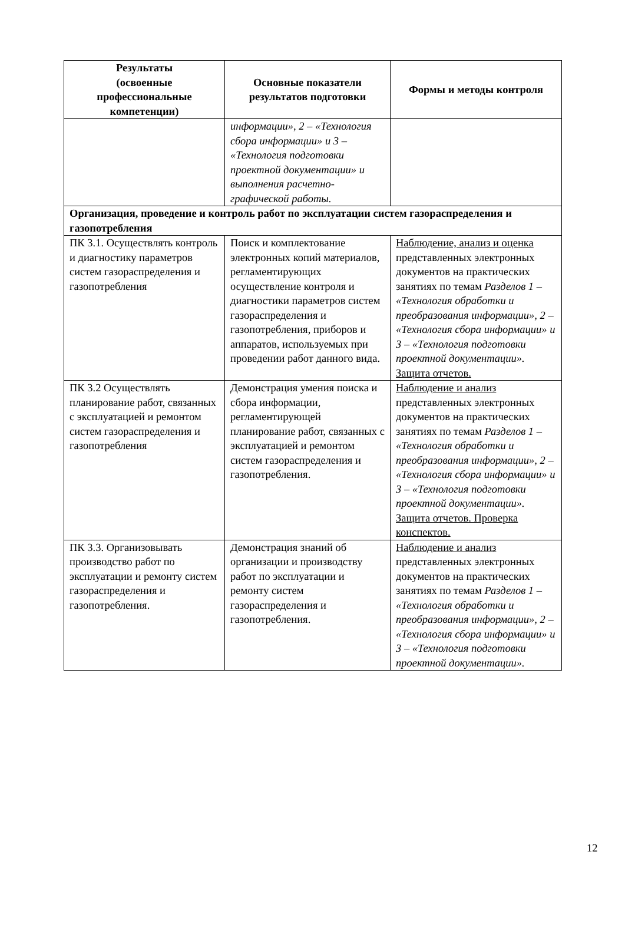| Результаты (освоенные профессиональные компетенции) | Основные показатели результатов подготовки | Формы и методы контроля |
| --- | --- | --- |
| | информации», 2 – «Технология сбора информации» и 3 – «Технология подготовки проектной документации» и выполнения расчетно-графической работы. | |
| Организация, проведение и контроль работ по эксплуатации систем газораспределения и газопотребления | | |
| ПК 3.1. Осуществлять контроль и диагностику параметров систем газораспределения и газопотребления | Поиск и комплектование электронных копий материалов, регламентирующих осуществление контроля и диагностики параметров систем газораспределения и газопотребления, приборов и аппаратов, используемых при проведении работ данного вида. | Наблюдение, анализ и оценка представленных электронных документов на практических занятиях по темам Разделов 1 – «Технология обработки и преобразования информации», 2 – «Технология сбора информации» и 3 – «Технология подготовки проектной документации». Защита отчетов. |
| ПК 3.2 Осуществлять планирование работ, связанных с эксплуатацией и ремонтом систем газораспределения и газопотребления | Демонстрация умения поиска и сбора информации, регламентирующей планирование работ, связанных с эксплуатацией и ремонтом систем газораспределения и газопотребления. | Наблюдение и анализ представленных электронных документов на практических занятиях по темам Разделов 1 – «Технология обработки и преобразования информации», 2 – «Технология сбора информации» и 3 – «Технология подготовки проектной документации». Защита отчетов. Проверка конспектов. |
| ПК 3.3. Организовывать производство работ по эксплуатации и ремонту систем газораспределения и газопотребления. | Демонстрация знаний об организации и производству работ по эксплуатации и ремонту систем газораспределения и газопотребления. | Наблюдение и анализ представленных электронных документов на практических занятиях по темам Разделов 1 – «Технология обработки и преобразования информации», 2 – «Технология сбора информации» и 3 – «Технология подготовки проектной документации». |
12